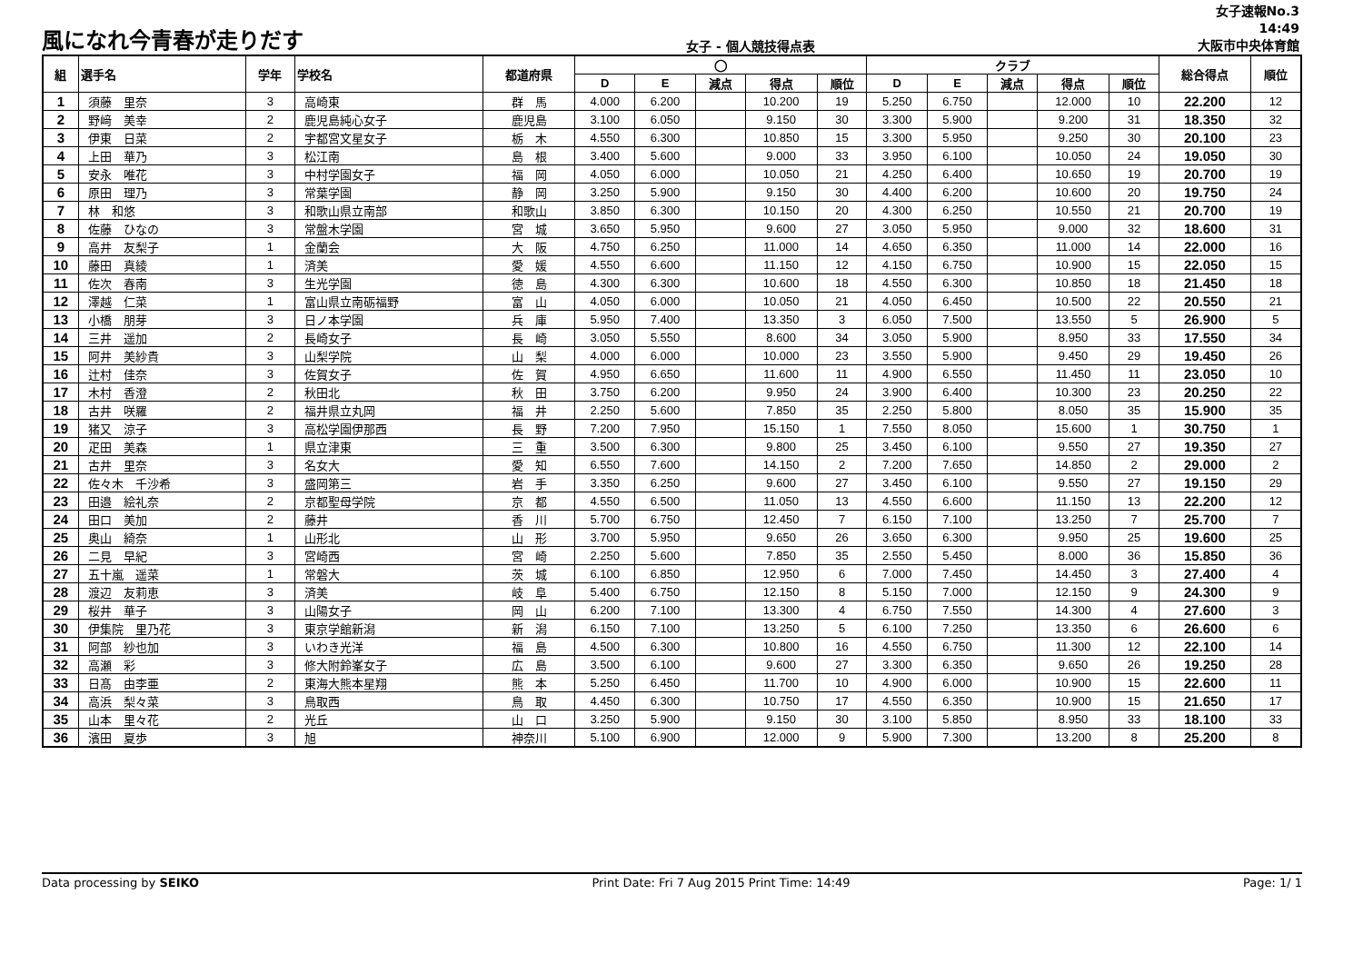風になれ今青春が走りだす
女子 - 個人競技得点表
女子速報No.3
14:49
大阪市中央体育館
| 組 | 選手名 | 学年 | 学校名 | 都道府県 | ◯ | | | | | クラブ | | | | | 総合得点 | 順位 |
| --- | --- | --- | --- | --- | --- | --- | --- | --- | --- | --- | --- | --- | --- | --- | --- | --- |
| | | | | | D | E | 減点 | 得点 | 順位 | D | E | 減点 | 得点 | 順位 | | |
| 1 | 須藤 里奈 | 3 | 高崎東 | 群 馬 | 4.000 | 6.200 | | 10.200 | 19 | 5.250 | 6.750 | | 12.000 | 10 | 22.200 | 12 |
| 2 | 野﨑 美幸 | 2 | 鹿児島純心女子 | 鹿児島 | 3.100 | 6.050 | | 9.150 | 30 | 3.300 | 5.900 | | 9.200 | 31 | 18.350 | 32 |
| 3 | 伊東 日菜 | 2 | 宇都宮文星女子 | 栃 木 | 4.550 | 6.300 | | 10.850 | 15 | 3.300 | 5.950 | | 9.250 | 30 | 20.100 | 23 |
| 4 | 上田 華乃 | 3 | 松江南 | 島 根 | 3.400 | 5.600 | | 9.000 | 33 | 3.950 | 6.100 | | 10.050 | 24 | 19.050 | 30 |
| 5 | 安永 唯花 | 3 | 中村学園女子 | 福 岡 | 4.050 | 6.000 | | 10.050 | 21 | 4.250 | 6.400 | | 10.650 | 19 | 20.700 | 19 |
| 6 | 原田 理乃 | 3 | 常葉学園 | 静 岡 | 3.250 | 5.900 | | 9.150 | 30 | 4.400 | 6.200 | | 10.600 | 20 | 19.750 | 24 |
| 7 | 林 和悠 | 3 | 和歌山県立南部 | 和歌山 | 3.850 | 6.300 | | 10.150 | 20 | 4.300 | 6.250 | | 10.550 | 21 | 20.700 | 19 |
| 8 | 佐藤 ひなの | 3 | 常盤木学園 | 宮 城 | 3.650 | 5.950 | | 9.600 | 27 | 3.050 | 5.950 | | 9.000 | 32 | 18.600 | 31 |
| 9 | 高井 友梨子 | 1 | 金蘭会 | 大 阪 | 4.750 | 6.250 | | 11.000 | 14 | 4.650 | 6.350 | | 11.000 | 14 | 22.000 | 16 |
| 10 | 藤田 真綾 | 1 | 済美 | 愛 媛 | 4.550 | 6.600 | | 11.150 | 12 | 4.150 | 6.750 | | 10.900 | 15 | 22.050 | 15 |
| 11 | 佐次 春南 | 3 | 生光学園 | 徳 島 | 4.300 | 6.300 | | 10.600 | 18 | 4.550 | 6.300 | | 10.850 | 18 | 21.450 | 18 |
| 12 | 澤越 仁菜 | 1 | 富山県立南砺福野 | 富 山 | 4.050 | 6.000 | | 10.050 | 21 | 4.050 | 6.450 | | 10.500 | 22 | 20.550 | 21 |
| 13 | 小橋 朋芽 | 3 | 日ノ本学園 | 兵 庫 | 5.950 | 7.400 | | 13.350 | 3 | 6.050 | 7.500 | | 13.550 | 5 | 26.900 | 5 |
| 14 | 三井 遥加 | 2 | 長崎女子 | 長 崎 | 3.050 | 5.550 | | 8.600 | 34 | 3.050 | 5.900 | | 8.950 | 33 | 17.550 | 34 |
| 15 | 阿井 美紗貴 | 3 | 山梨学院 | 山 梨 | 4.000 | 6.000 | | 10.000 | 23 | 3.550 | 5.900 | | 9.450 | 29 | 19.450 | 26 |
| 16 | 辻村 佳奈 | 3 | 佐賀女子 | 佐 賀 | 4.950 | 6.650 | | 11.600 | 11 | 4.900 | 6.550 | | 11.450 | 11 | 23.050 | 10 |
| 17 | 木村 香澄 | 2 | 秋田北 | 秋 田 | 3.750 | 6.200 | | 9.950 | 24 | 3.900 | 6.400 | | 10.300 | 23 | 20.250 | 22 |
| 18 | 古井 咲羅 | 2 | 福井県立丸岡 | 福 井 | 2.250 | 5.600 | | 7.850 | 35 | 2.250 | 5.800 | | 8.050 | 35 | 15.900 | 35 |
| 19 | 猪又 涼子 | 3 | 高松学園伊那西 | 長 野 | 7.200 | 7.950 | | 15.150 | 1 | 7.550 | 8.050 | | 15.600 | 1 | 30.750 | 1 |
| 20 | 疋田 美森 | 1 | 県立津東 | 三 重 | 3.500 | 6.300 | | 9.800 | 25 | 3.450 | 6.100 | | 9.550 | 27 | 19.350 | 27 |
| 21 | 古井 里奈 | 3 | 名女大 | 愛 知 | 6.550 | 7.600 | | 14.150 | 2 | 7.200 | 7.650 | | 14.850 | 2 | 29.000 | 2 |
| 22 | 佐々木 千沙希 | 3 | 盛岡第三 | 岩 手 | 3.350 | 6.250 | | 9.600 | 27 | 3.450 | 6.100 | | 9.550 | 27 | 19.150 | 29 |
| 23 | 田邉 絵礼奈 | 2 | 京都聖母学院 | 京 都 | 4.550 | 6.500 | | 11.050 | 13 | 4.550 | 6.600 | | 11.150 | 13 | 22.200 | 12 |
| 24 | 田口 美加 | 2 | 藤井 | 香 川 | 5.700 | 6.750 | | 12.450 | 7 | 6.150 | 7.100 | | 13.250 | 7 | 25.700 | 7 |
| 25 | 奥山 綺奈 | 1 | 山形北 | 山 形 | 3.700 | 5.950 | | 9.650 | 26 | 3.650 | 6.300 | | 9.950 | 25 | 19.600 | 25 |
| 26 | 二見 早紀 | 3 | 宮崎西 | 宮 崎 | 2.250 | 5.600 | | 7.850 | 35 | 2.550 | 5.450 | | 8.000 | 36 | 15.850 | 36 |
| 27 | 五十嵐 遥菜 | 1 | 常磐大 | 茨 城 | 6.100 | 6.850 | | 12.950 | 6 | 7.000 | 7.450 | | 14.450 | 3 | 27.400 | 4 |
| 28 | 渡辺 友莉恵 | 3 | 済美 | 岐 阜 | 5.400 | 6.750 | | 12.150 | 8 | 5.150 | 7.000 | | 12.150 | 9 | 24.300 | 9 |
| 29 | 桜井 華子 | 3 | 山陽女子 | 岡 山 | 6.200 | 7.100 | | 13.300 | 4 | 6.750 | 7.550 | | 14.300 | 4 | 27.600 | 3 |
| 30 | 伊集院 里乃花 | 3 | 東京学館新潟 | 新 潟 | 6.150 | 7.100 | | 13.250 | 5 | 6.100 | 7.250 | | 13.350 | 6 | 26.600 | 6 |
| 31 | 阿部 紗也加 | 3 | いわき光洋 | 福 島 | 4.500 | 6.300 | | 10.800 | 16 | 4.550 | 6.750 | | 11.300 | 12 | 22.100 | 14 |
| 32 | 高瀬 彩 | 3 | 修大附鈴峯女子 | 広 島 | 3.500 | 6.100 | | 9.600 | 27 | 3.300 | 6.350 | | 9.650 | 26 | 19.250 | 28 |
| 33 | 日髙 由李亜 | 2 | 東海大熊本星翔 | 熊 本 | 5.250 | 6.450 | | 11.700 | 10 | 4.900 | 6.000 | | 10.900 | 15 | 22.600 | 11 |
| 34 | 高浜 梨々菜 | 3 | 鳥取西 | 鳥 取 | 4.450 | 6.300 | | 10.750 | 17 | 4.550 | 6.350 | | 10.900 | 15 | 21.650 | 17 |
| 35 | 山本 里々花 | 2 | 光丘 | 山 口 | 3.250 | 5.900 | | 9.150 | 30 | 3.100 | 5.850 | | 8.950 | 33 | 18.100 | 33 |
| 36 | 濱田 夏歩 | 3 | 旭 | 神奈川 | 5.100 | 6.900 | | 12.000 | 9 | 5.900 | 7.300 | | 13.200 | 8 | 25.200 | 8 |
Data processing by SEIKO Print Date: Fri 7 Aug 2015 Print Time: 14:49 Page: 1/ 1